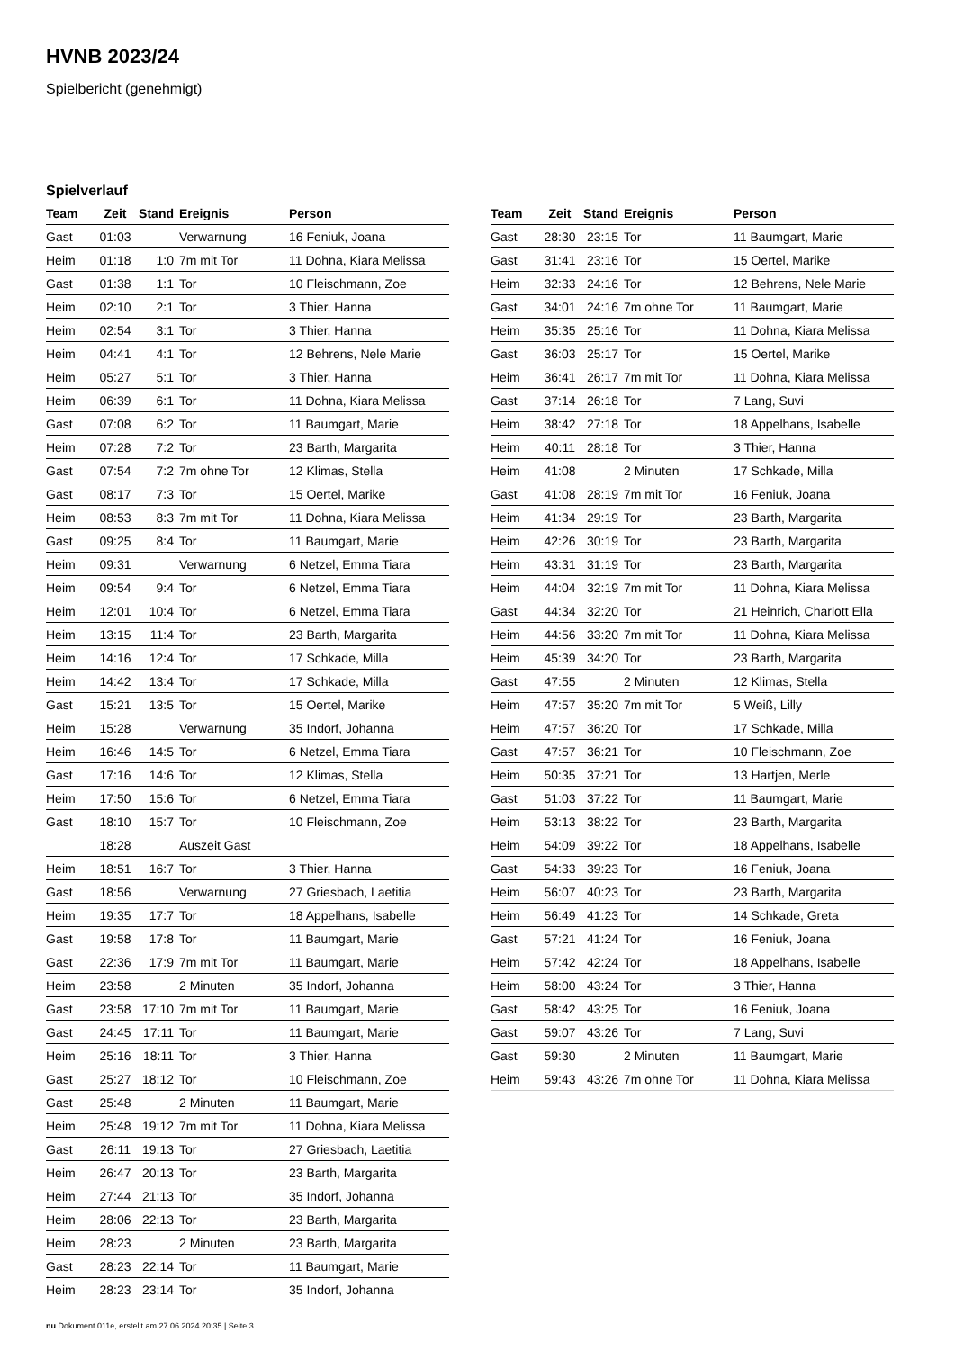HVNB 2023/24
Spielbericht (genehmigt)
Spielverlauf
| Team | Zeit | Stand | Ereignis | Person |
| --- | --- | --- | --- | --- |
| Gast | 01:03 | | Verwarnung | 16 Feniuk, Joana |
| Heim | 01:18 | 1:0 | 7m mit Tor | 11 Dohna, Kiara Melissa |
| Gast | 01:38 | 1:1 | Tor | 10 Fleischmann, Zoe |
| Heim | 02:10 | 2:1 | Tor | 3 Thier, Hanna |
| Heim | 02:54 | 3:1 | Tor | 3 Thier, Hanna |
| Heim | 04:41 | 4:1 | Tor | 12 Behrens, Nele Marie |
| Heim | 05:27 | 5:1 | Tor | 3 Thier, Hanna |
| Heim | 06:39 | 6:1 | Tor | 11 Dohna, Kiara Melissa |
| Gast | 07:08 | 6:2 | Tor | 11 Baumgart, Marie |
| Heim | 07:28 | 7:2 | Tor | 23 Barth, Margarita |
| Gast | 07:54 | 7:2 | 7m ohne Tor | 12 Klimas, Stella |
| Gast | 08:17 | 7:3 | Tor | 15 Oertel, Marike |
| Heim | 08:53 | 8:3 | 7m mit Tor | 11 Dohna, Kiara Melissa |
| Gast | 09:25 | 8:4 | Tor | 11 Baumgart, Marie |
| Heim | 09:31 | | Verwarnung | 6 Netzel, Emma Tiara |
| Heim | 09:54 | 9:4 | Tor | 6 Netzel, Emma Tiara |
| Heim | 12:01 | 10:4 | Tor | 6 Netzel, Emma Tiara |
| Heim | 13:15 | 11:4 | Tor | 23 Barth, Margarita |
| Heim | 14:16 | 12:4 | Tor | 17 Schkade, Milla |
| Heim | 14:42 | 13:4 | Tor | 17 Schkade, Milla |
| Gast | 15:21 | 13:5 | Tor | 15 Oertel, Marike |
| Heim | 15:28 | | Verwarnung | 35 Indorf, Johanna |
| Heim | 16:46 | 14:5 | Tor | 6 Netzel, Emma Tiara |
| Gast | 17:16 | 14:6 | Tor | 12 Klimas, Stella |
| Heim | 17:50 | 15:6 | Tor | 6 Netzel, Emma Tiara |
| Gast | 18:10 | 15:7 | Tor | 10 Fleischmann, Zoe |
| | 18:28 | | Auszeit Gast | |
| Heim | 18:51 | 16:7 | Tor | 3 Thier, Hanna |
| Gast | 18:56 | | Verwarnung | 27 Griesbach, Laetitia |
| Heim | 19:35 | 17:7 | Tor | 18 Appelhans, Isabelle |
| Gast | 19:58 | 17:8 | Tor | 11 Baumgart, Marie |
| Gast | 22:36 | 17:9 | 7m mit Tor | 11 Baumgart, Marie |
| Heim | 23:58 | | 2 Minuten | 35 Indorf, Johanna |
| Gast | 23:58 | 17:10 | 7m mit Tor | 11 Baumgart, Marie |
| Gast | 24:45 | 17:11 | Tor | 11 Baumgart, Marie |
| Heim | 25:16 | 18:11 | Tor | 3 Thier, Hanna |
| Gast | 25:27 | 18:12 | Tor | 10 Fleischmann, Zoe |
| Gast | 25:48 | | 2 Minuten | 11 Baumgart, Marie |
| Heim | 25:48 | 19:12 | 7m mit Tor | 11 Dohna, Kiara Melissa |
| Gast | 26:11 | 19:13 | Tor | 27 Griesbach, Laetitia |
| Heim | 26:47 | 20:13 | Tor | 23 Barth, Margarita |
| Heim | 27:44 | 21:13 | Tor | 35 Indorf, Johanna |
| Heim | 28:06 | 22:13 | Tor | 23 Barth, Margarita |
| Heim | 28:23 | | 2 Minuten | 23 Barth, Margarita |
| Gast | 28:23 | 22:14 | Tor | 11 Baumgart, Marie |
| Heim | 28:23 | 23:14 | Tor | 35 Indorf, Johanna |
| Team | Zeit | Stand | Ereignis | Person |
| --- | --- | --- | --- | --- |
| Gast | 28:30 | 23:15 | Tor | 11 Baumgart, Marie |
| Gast | 31:41 | 23:16 | Tor | 15 Oertel, Marike |
| Heim | 32:33 | 24:16 | Tor | 12 Behrens, Nele Marie |
| Gast | 34:01 | 24:16 | 7m ohne Tor | 11 Baumgart, Marie |
| Heim | 35:35 | 25:16 | Tor | 11 Dohna, Kiara Melissa |
| Gast | 36:03 | 25:17 | Tor | 15 Oertel, Marike |
| Heim | 36:41 | 26:17 | 7m mit Tor | 11 Dohna, Kiara Melissa |
| Gast | 37:14 | 26:18 | Tor | 7 Lang, Suvi |
| Heim | 38:42 | 27:18 | Tor | 18 Appelhans, Isabelle |
| Heim | 40:11 | 28:18 | Tor | 3 Thier, Hanna |
| Heim | 41:08 | | 2 Minuten | 17 Schkade, Milla |
| Gast | 41:08 | 28:19 | 7m mit Tor | 16 Feniuk, Joana |
| Heim | 41:34 | 29:19 | Tor | 23 Barth, Margarita |
| Heim | 42:26 | 30:19 | Tor | 23 Barth, Margarita |
| Heim | 43:31 | 31:19 | Tor | 23 Barth, Margarita |
| Heim | 44:04 | 32:19 | 7m mit Tor | 11 Dohna, Kiara Melissa |
| Gast | 44:34 | 32:20 | Tor | 21 Heinrich, Charlott Ella |
| Heim | 44:56 | 33:20 | 7m mit Tor | 11 Dohna, Kiara Melissa |
| Heim | 45:39 | 34:20 | Tor | 23 Barth, Margarita |
| Gast | 47:55 | | 2 Minuten | 12 Klimas, Stella |
| Heim | 47:57 | 35:20 | 7m mit Tor | 5 Weiß, Lilly |
| Heim | 47:57 | 36:20 | Tor | 17 Schkade, Milla |
| Gast | 47:57 | 36:21 | Tor | 10 Fleischmann, Zoe |
| Heim | 50:35 | 37:21 | Tor | 13 Hartjen, Merle |
| Gast | 51:03 | 37:22 | Tor | 11 Baumgart, Marie |
| Heim | 53:13 | 38:22 | Tor | 23 Barth, Margarita |
| Heim | 54:09 | 39:22 | Tor | 18 Appelhans, Isabelle |
| Gast | 54:33 | 39:23 | Tor | 16 Feniuk, Joana |
| Heim | 56:07 | 40:23 | Tor | 23 Barth, Margarita |
| Heim | 56:49 | 41:23 | Tor | 14 Schkade, Greta |
| Gast | 57:21 | 41:24 | Tor | 16 Feniuk, Joana |
| Heim | 57:42 | 42:24 | Tor | 18 Appelhans, Isabelle |
| Heim | 58:00 | 43:24 | Tor | 3 Thier, Hanna |
| Gast | 58:42 | 43:25 | Tor | 16 Feniuk, Joana |
| Gast | 59:07 | 43:26 | Tor | 7 Lang, Suvi |
| Gast | 59:30 | | 2 Minuten | 11 Baumgart, Marie |
| Heim | 59:43 | 43:26 | 7m ohne Tor | 11 Dohna, Kiara Melissa |
nu.Dokument 011e, erstellt am 27.06.2024 20:35 | Seite 3